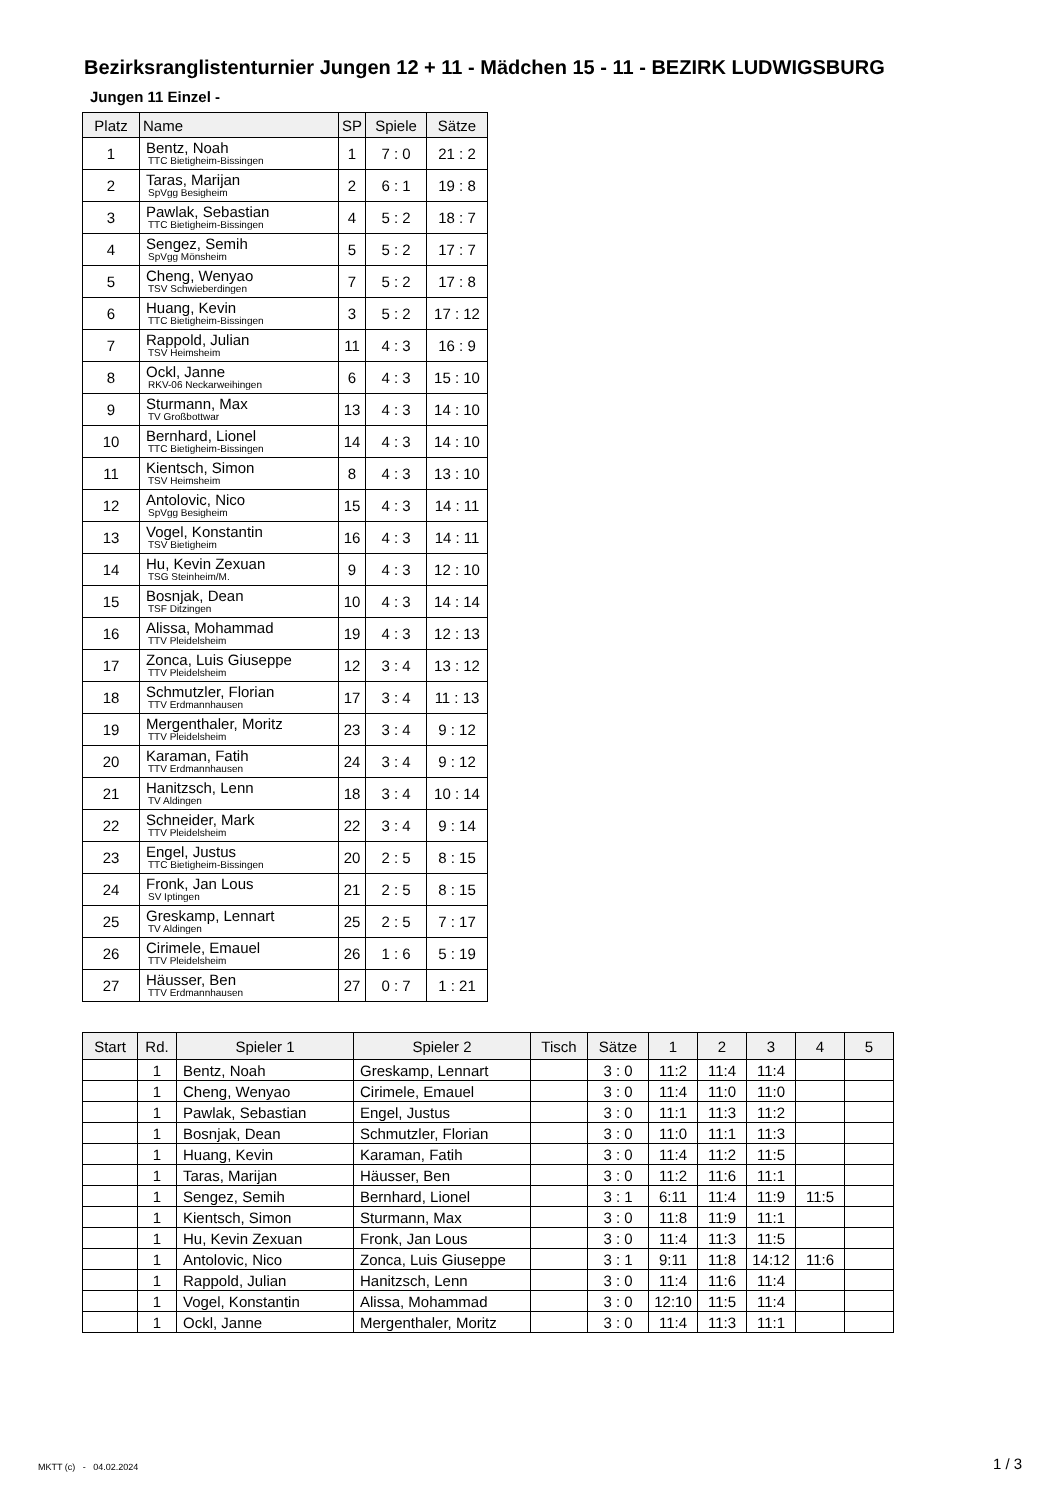Bezirksranglistenturnier Jungen 12 + 11 - Mädchen 15 - 11 - BEZIRK LUDWIGSBURG
Jungen 11 Einzel -
| Platz | Name | SP | Spiele | Sätze |
| --- | --- | --- | --- | --- |
| 1 | Bentz, Noah TTC Bietigheim-Bissingen | 1 | 7 : 0 | 21 : 2 |
| 2 | Taras, Marijan SpVgg Besigheim | 2 | 6 : 1 | 19 : 8 |
| 3 | Pawlak, Sebastian TTC Bietigheim-Bissingen | 4 | 5 : 2 | 18 : 7 |
| 4 | Sengez, Semih SpVgg Mönsheim | 5 | 5 : 2 | 17 : 7 |
| 5 | Cheng, Wenyao TSV Schwieberdingen | 7 | 5 : 2 | 17 : 8 |
| 6 | Huang, Kevin TTC Bietigheim-Bissingen | 3 | 5 : 2 | 17 : 12 |
| 7 | Rappold, Julian TSV Heimsheim | 11 | 4 : 3 | 16 : 9 |
| 8 | Ockl, Janne RKV-06 Neckarweihingen | 6 | 4 : 3 | 15 : 10 |
| 9 | Sturmann, Max TV Großbottwar | 13 | 4 : 3 | 14 : 10 |
| 10 | Bernhard, Lionel TTC Bietigheim-Bissingen | 14 | 4 : 3 | 14 : 10 |
| 11 | Kientsch, Simon TSV Heimsheim | 8 | 4 : 3 | 13 : 10 |
| 12 | Antolovic, Nico SpVgg Besigheim | 15 | 4 : 3 | 14 : 11 |
| 13 | Vogel, Konstantin TSV Bietigheim | 16 | 4 : 3 | 14 : 11 |
| 14 | Hu, Kevin Zexuan TSG Steinheim/M. | 9 | 4 : 3 | 12 : 10 |
| 15 | Bosnjak, Dean TSF Ditzingen | 10 | 4 : 3 | 14 : 14 |
| 16 | Alissa, Mohammad TTV Pleidelsheim | 19 | 4 : 3 | 12 : 13 |
| 17 | Zonca, Luis Giuseppe TTV Pleidelsheim | 12 | 3 : 4 | 13 : 12 |
| 18 | Schmutzler, Florian TTV Erdmannhausen | 17 | 3 : 4 | 11 : 13 |
| 19 | Mergenthaler, Moritz TTV Pleidelsheim | 23 | 3 : 4 | 9 : 12 |
| 20 | Karaman, Fatih TTV Erdmannhausen | 24 | 3 : 4 | 9 : 12 |
| 21 | Hanitzsch, Lenn TV Aldingen | 18 | 3 : 4 | 10 : 14 |
| 22 | Schneider, Mark TTV Pleidelsheim | 22 | 3 : 4 | 9 : 14 |
| 23 | Engel, Justus TTC Bietigheim-Bissingen | 20 | 2 : 5 | 8 : 15 |
| 24 | Fronk, Jan Lous SV Iptingen | 21 | 2 : 5 | 8 : 15 |
| 25 | Greskamp, Lennart TV Aldingen | 25 | 2 : 5 | 7 : 17 |
| 26 | Cirimele, Emauel TTV Pleidelsheim | 26 | 1 : 6 | 5 : 19 |
| 27 | Häusser, Ben TTV Erdmannhausen | 27 | 0 : 7 | 1 : 21 |
| Start | Rd. | Spieler 1 | Spieler 2 | Tisch | Sätze | 1 | 2 | 3 | 4 | 5 |
| --- | --- | --- | --- | --- | --- | --- | --- | --- | --- | --- |
| | 1 | Bentz, Noah | Greskamp, Lennart | | 3 : 0 | 11:2 | 11:4 | 11:4 | | |
| | 1 | Cheng, Wenyao | Cirimele, Emauel | | 3 : 0 | 11:4 | 11:0 | 11:0 | | |
| | 1 | Pawlak, Sebastian | Engel, Justus | | 3 : 0 | 11:1 | 11:3 | 11:2 | | |
| | 1 | Bosnjak, Dean | Schmutzler, Florian | | 3 : 0 | 11:0 | 11:1 | 11:3 | | |
| | 1 | Huang, Kevin | Karaman, Fatih | | 3 : 0 | 11:4 | 11:2 | 11:5 | | |
| | 1 | Taras, Marijan | Häusser, Ben | | 3 : 0 | 11:2 | 11:6 | 11:1 | | |
| | 1 | Sengez, Semih | Bernhard, Lionel | | 3 : 1 | 6:11 | 11:4 | 11:9 | 11:5 | |
| | 1 | Kientsch, Simon | Sturmann, Max | | 3 : 0 | 11:8 | 11:9 | 11:1 | | |
| | 1 | Hu, Kevin Zexuan | Fronk, Jan Lous | | 3 : 0 | 11:4 | 11:3 | 11:5 | | |
| | 1 | Antolovic, Nico | Zonca, Luis Giuseppe | | 3 : 1 | 9:11 | 11:8 | 14:12 | 11:6 | |
| | 1 | Rappold, Julian | Hanitzsch, Lenn | | 3 : 0 | 11:4 | 11:6 | 11:4 | | |
| | 1 | Vogel, Konstantin | Alissa, Mohammad | | 3 : 0 | 12:10 | 11:5 | 11:4 | | |
| | 1 | Ockl, Janne | Mergenthaler, Moritz | | 3 : 0 | 11:4 | 11:3 | 11:1 | | |
MKTT (c) - 04.02.2024 1 / 3